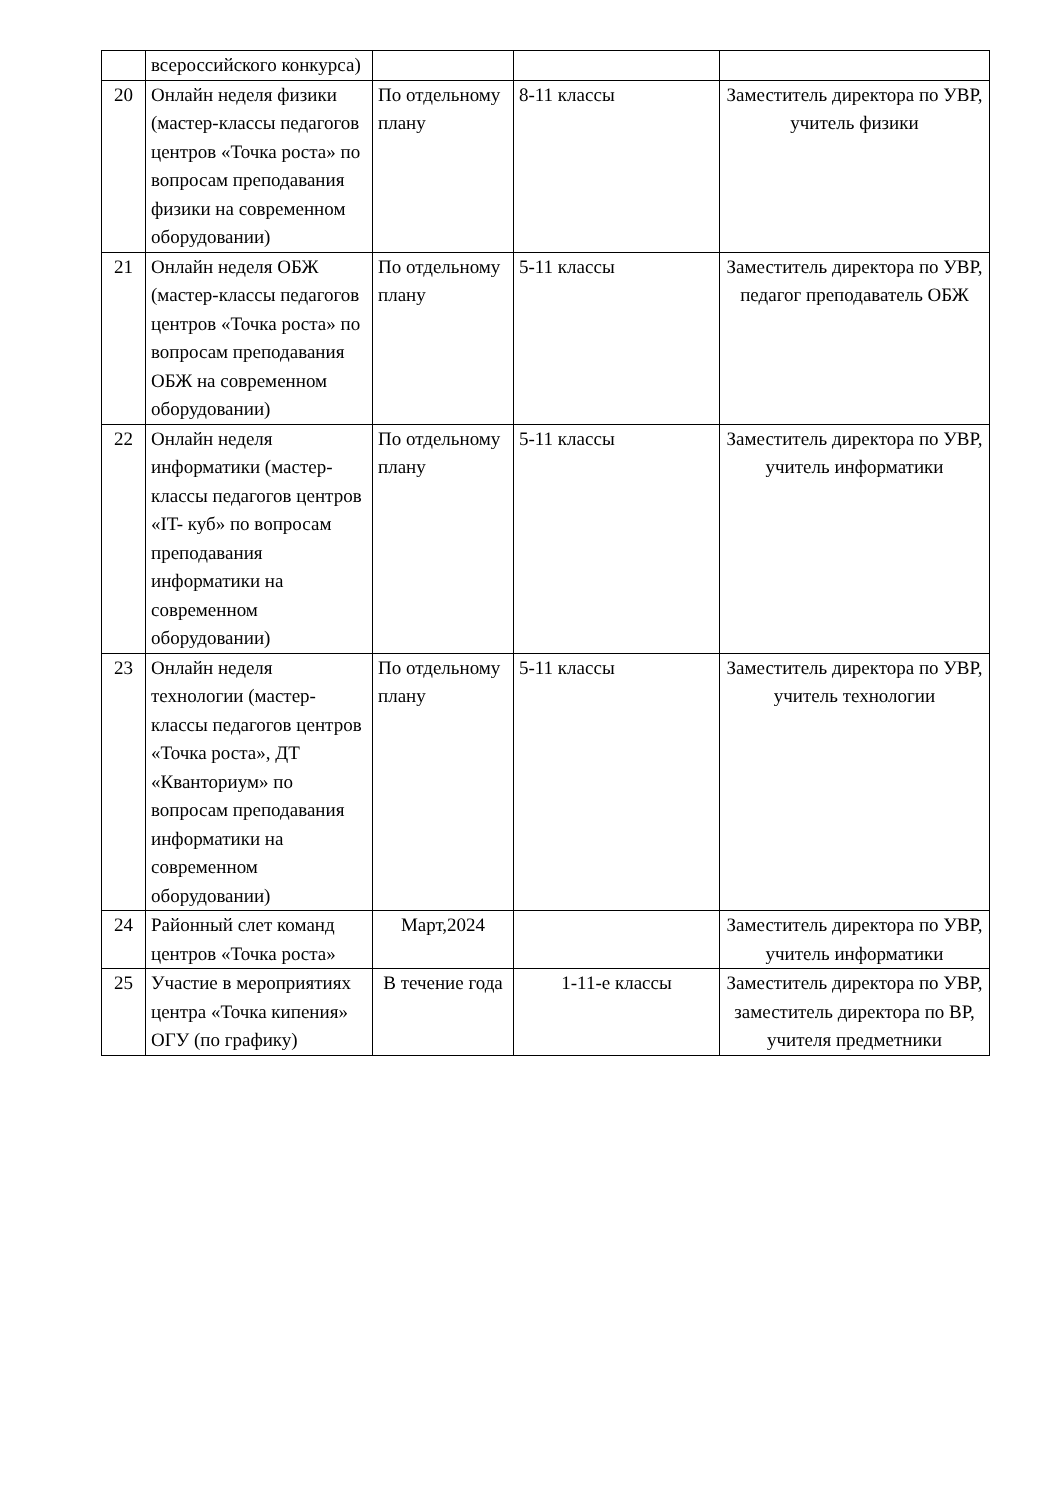| | всероссийского конкурса) | | | |
| 20 | Онлайн неделя физики (мастер-классы педагогов центров «Точка роста» по вопросам преподавания физики на современном оборудовании) | По отдельному плану | 8-11 классы | Заместитель директора по УВР, учитель физики |
| 21 | Онлайн неделя ОБЖ (мастер-классы педагогов центров «Точка роста» по вопросам преподавания ОБЖ на современном оборудовании) | По отдельному плану | 5-11 классы | Заместитель директора по УВР, педагог преподаватель ОБЖ |
| 22 | Онлайн неделя информатики (мастер-классы педагогов центров «IT- куб» по вопросам преподавания информатики на современном оборудовании) | По отдельному плану | 5-11 классы | Заместитель директора по УВР, учитель информатики |
| 23 | Онлайн неделя технологии (мастер-классы педагогов центров «Точка роста», ДТ «Кванториум» по вопросам преподавания информатики на современном оборудовании) | По отдельному плану | 5-11 классы | Заместитель директора по УВР, учитель технологии |
| 24 | Районный слет команд центров «Точка роста» | Март,2024 | | Заместитель директора по УВР, учитель информатики |
| 25 | Участие в мероприятиях центра «Точка кипения» ОГУ (по графику) | В течение года | 1-11-е классы | Заместитель директора по УВР, заместитель директора по ВР, учителя предметники |